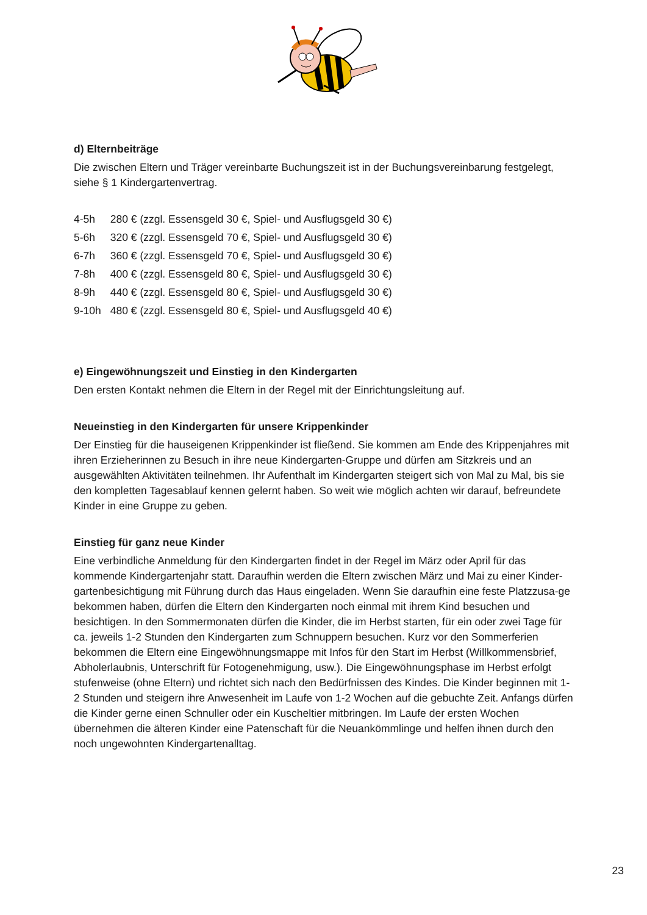d) Elternbeiträge
Die zwischen Eltern und Träger vereinbarte Buchungszeit ist in der Buchungsvereinbarung festgelegt, siehe § 1 Kindergartenvertrag.
| 4-5h | 280 € (zzgl. Essensgeld 30 €, Spiel- und Ausflugsgeld 30 €) |
| 5-6h | 320 € (zzgl. Essensgeld 70 €, Spiel- und Ausflugsgeld 30 €) |
| 6-7h | 360 € (zzgl. Essensgeld 70 €, Spiel- und Ausflugsgeld 30 €) |
| 7-8h | 400 € (zzgl. Essensgeld 80 €, Spiel- und Ausflugsgeld 30 €) |
| 8-9h | 440 € (zzgl. Essensgeld 80 €, Spiel- und Ausflugsgeld 30 €) |
| 9-10h | 480 € (zzgl. Essensgeld 80 €, Spiel- und Ausflugsgeld 40 €) |
e) Eingewöhnungszeit und Einstieg in den Kindergarten
Den ersten Kontakt nehmen die Eltern in der Regel mit der Einrichtungsleitung auf.
Neueinstieg in den Kindergarten für unsere Krippenkinder
Der Einstieg für die hauseigenen Krippenkinder ist fließend. Sie kommen am Ende des Krippenjahres mit ihren Erzieherinnen zu Besuch in ihre neue Kindergarten-Gruppe und dürfen am Sitzkreis und an ausgewählten Aktivitäten teilnehmen. Ihr Aufenthalt im Kindergarten steigert sich von Mal zu Mal, bis sie den kompletten Tagesablauf kennen gelernt haben. So weit wie möglich achten wir darauf, befreundete Kinder in eine Gruppe zu geben.
Einstieg für ganz neue Kinder
Eine verbindliche Anmeldung für den Kindergarten findet in der Regel im März oder April für das kommende Kindergartenjahr statt. Daraufhin werden die Eltern zwischen März und Mai zu einer Kinder-gartenbesichtigung mit Führung durch das Haus eingeladen. Wenn Sie daraufhin eine feste Platzzusa-ge bekommen haben, dürfen die Eltern den Kindergarten noch einmal mit ihrem Kind besuchen und besichtigen. In den Sommermonaten dürfen die Kinder, die im Herbst starten, für ein oder zwei Tage für ca. jeweils 1-2 Stunden den Kindergarten zum Schnuppern besuchen. Kurz vor den Sommerferien bekommen die Eltern eine Eingewöhnungsmappe mit Infos für den Start im Herbst (Willkommensbrief, Abholerlaubnis, Unterschrift für Fotogenehmigung, usw.). Die Eingewöhnungsphase im Herbst erfolgt stufenweise (ohne Eltern) und richtet sich nach den Bedürfnissen des Kindes. Die Kinder beginnen mit 1-2 Stunden und steigern ihre Anwesenheit im Laufe von 1-2 Wochen auf die gebuchte Zeit. Anfangs dürfen die Kinder gerne einen Schnuller oder ein Kuscheltier mitbringen. Im Laufe der ersten Wochen übernehmen die älteren Kinder eine Patenschaft für die Neuankömmlinge und helfen ihnen durch den noch ungewohnten Kindergartenalltag.
23